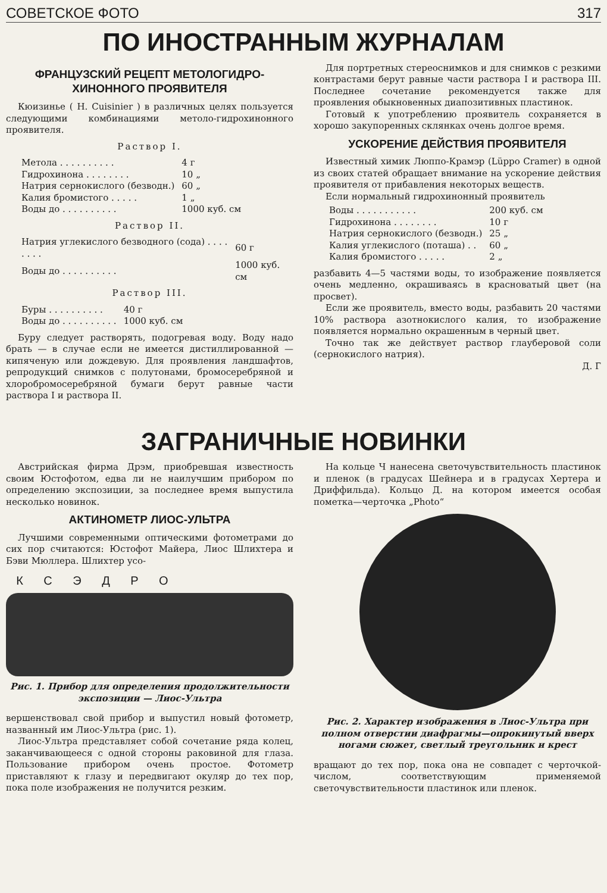СОВЕТСКОЕ ФОТО 317
ПО ИНОСТРАННЫМ ЖУРНАЛАМ
ФРАНЦУЗСКИЙ РЕЦЕПТ МЕТОЛОГИДРО-ХИНОННОГО ПРОЯВИТЕЛЯ
Кюизинье ( H. Cuisinier ) в различных целях пользуется следующими комбинациями метоло-гидрохинонного проявителя.
Раствор I.
| Метола . . . . . . . . . . | 4 г |
| Гидрохинона . . . . . . . . | 10 „ |
| Натрия сернокислого (безводн.) | 60 „ |
| Калия бромистого . . . . . | 1 „ |
| Воды до . . . . . . . . . . | 1000 куб. см |
Раствор II.
| Натрия углекислого безводного (сода) . . . . . . . . | 60 г |
| Воды до . . . . . . . . . . | 1000 куб. см |
Раствор III.
| Буры . . . . . . . . . . | 40 г |
| Воды до . . . . . . . . . . | 1000 куб. см |
Буру следует растворять, подогревая воду. Воду надо брать — в случае если не имеется дистиллированной — кипяченую или дождевую. Для проявления ландшафтов, репродукций снимков с полутонами, бромосеребряной и хлоробромосеребряной бумаги берут равные части раствора I и раствора II.
Для портретных стереоснимков и для снимков с резкими контрастами берут равные части раствора I и раствора III. Последнее сочетание рекомендуется также для проявления обыкновенных диапозитивных пластинок.
Готовый к употреблению проявитель сохраняется в хорошо закупоренных склянках очень долгое время.
УСКОРЕНИЕ ДЕЙСТВИЯ ПРОЯВИТЕЛЯ
Известный химик Люппо-Крамэр (Lüppo Cramer) в одной из своих статей обращает внимание на ускорение действия проявителя от прибавления некоторых веществ.
Если нормальный гидрохинонный проявитель
| Воды . . . . . . . . . . . | 200 куб. см |
| Гидрохинона . . . . . . . . | 10 г |
| Натрия сернокислого (безводн.) | 25 „ |
| Калия углекислого (поташа) . . | 60 „ |
| Калия бромистого . . . . . | 2 „ |
разбавить 4—5 частями воды, то изображение появляется очень медленно, окрашиваясь в красноватый цвет (на просвет).
Если же проявитель, вместо воды, разбавить 20 частями 10% раствора азотнокислого калия, то изображение появляется нормально окрашенным в черный цвет.
Точно так же действует раствор глауберовой соли (сернокислого натрия).
Д. Г
ЗАГРАНИЧНЫЕ НОВИНКИ
Австрийская фирма Дрэм, приобревшая известность своим Юстофотом, едва ли не наилучшим прибором по определению экспозиции, за последнее время выпустила несколько новинок.
АКТИНОМЕТР ЛИОС-УЛЬТРА
Лучшими современными оптическими фотометрами до сих пор считаются: Юстофот Майера, Лиос Шлихтера и Бэви Мюллера. Шлихтер усо-
К С Э Д Р О
Рис. 1. Прибор для определения продолжительности экспозиции — Лиос-Ультра
вершенствовал свой прибор и выпустил новый фотометр, названный им Лиос-Ультра (рис. 1).
Лиос-Ультра представляет собой сочетание ряда колец, заканчивающееся с одной стороны раковиной для глаза. Пользование прибором очень простое. Фотометр приставляют к глазу и передвигают окуляр до тех пор, пока поле изображения не получится резким.
На кольце Ч нанесена светочувствительность пластинок и пленок (в градусах Шейнера и в градусах Хертера и Дриффильда). Кольцо Д. на котором имеется особая пометка—черточка „Photo“
Рис. 2. Характер изображения в Лиос-Ультра при полном отверстии диафрагмы—опрокинутый вверх ногами сюжет, светлый треугольник и крест
вращают до тех пор, пока она не совпадет с черточкой-числом, соответствующим применяемой светочувствительности пластинок или пленок.